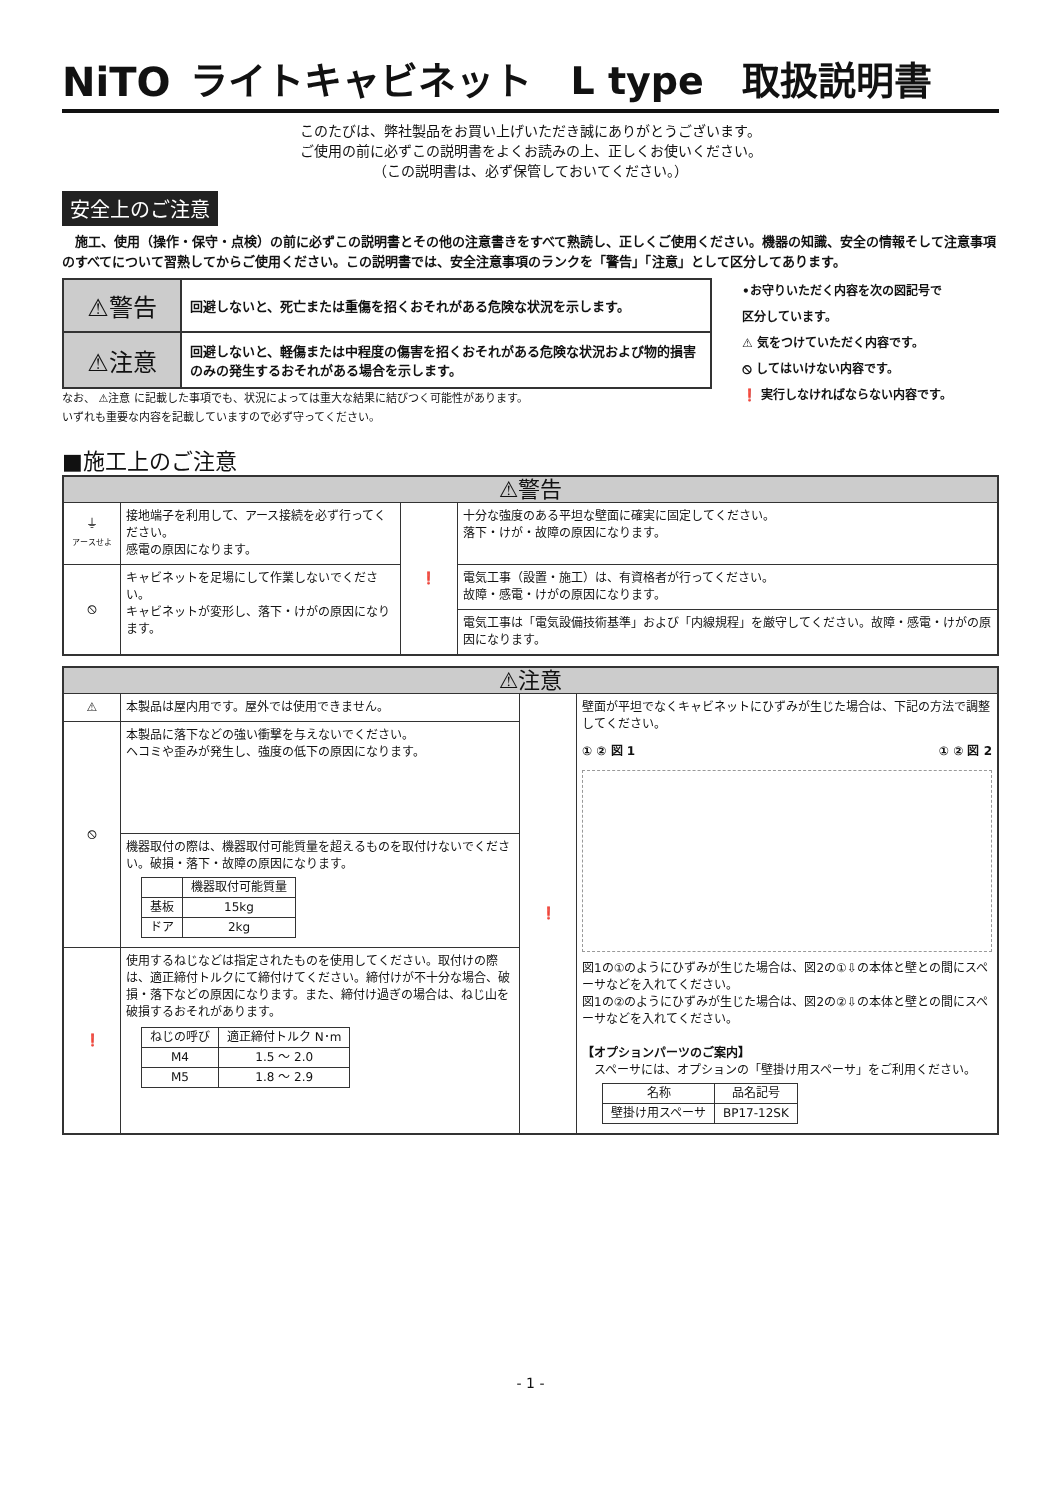NiTO ライトキャビネット　L type　取扱説明書
このたびは、弊社製品をお買い上げいただき誠にありがとうございます。
ご使用の前に必ずこの説明書をよくお読みの上、正しくお使いください。
（この説明書は、必ず保管しておいてください。）
安全上のご注意
　施工、使用（操作・保守・点検）の前に必ずこの説明書とその他の注意書きをすべて熟読し、正しくご使用ください。機器の知識、安全の情報そして注意事項のすべてについて習熟してからご使用ください。この説明書では、安全注意事項のランクを「警告」「注意」として区分してあります。
| ⚠警告 | 回避しないと、死亡または重傷を招くおそれがある危険な状況を示します。 |
| ⚠注意 | 回避しないと、軽傷または中程度の傷害を招くおそれがある危険な状況および物的損害のみの発生するおそれがある場合を示します。 |
なお、 ⚠注意 に記載した事項でも、状況によっては重大な結果に結びつく可能性があります。
いずれも重要な内容を記載していますので必ず守ってください。
•お守りいただく内容を次の図記号で
区分しています。
⚠ 気をつけていただく内容です。
⦸ してはいけない内容です。
❗ 実行しなければならない内容です。
■施工上のご注意
| ⚠警告 | | | |
| ⏚ アースせよ | 接地端子を利用して、アース接続を必ず行ってください。 感電の原因になります。 | ❗ | 十分な強度のある平坦な壁面に確実に固定してください。 落下・けが・故障の原因になります。 |
| ⦸ | キャビネットを足場にして作業しないでください。 キャビネットが変形し、落下・けがの原因になります。 | | 電気工事（設置・施工）は、有資格者が行ってください。 故障・感電・けがの原因になります。 |
| | | | 電気工事は「電気設備技術基準」および「内線規程」を厳守してください。故障・感電・けがの原因になります。 |
| ⚠注意 | | | |
| ⚠ | 本製品は屋内用です。屋外では使用できません。 | ❗ | 壁面が平坦でなくキャビネットにひずみが生じた場合は、下記の方法で調整してください。 ① ② 図 1 ① ② 図 2 図1の①のようにひずみが生じた場合は、図2の①⇩の本体と壁との間にスペーサなどを入れてください。 図1の②のようにひずみが生じた場合は、図2の②⇩の本体と壁との間にスペーサなどを入れてください。 【オプションパーツのご案内】 スペーサには、オプションの「壁掛け用スペーサ」をご利用ください。 / 名称 / 品名記号 / / 壁掛け用スペーサ / BP17-12SK / |
| ⦸ | 本製品に落下などの強い衝撃を与えないでください。 ヘコミや歪みが発生し、強度の低下の原因になります。 | | |
| | 機器取付の際は、機器取付可能質量を超えるものを取付けないでください。破損・落下・故障の原因になります。 / / 機器取付可能質量 / / 基板 / 15kg / / ドア / 2kg / | | |
| ❗ | 使用するねじなどは指定されたものを使用してください。取付けの際は、適正締付トルクにて締付けてください。締付けが不十分な場合、破損・落下などの原因になります。また、締付け過ぎの場合は、ねじ山を破損するおそれがあります。 / ねじの呼び / 適正締付トルク N･m / / M4 / 1.5 ～ 2.0 / / M5 / 1.8 ～ 2.9 / | | |
- 1 -